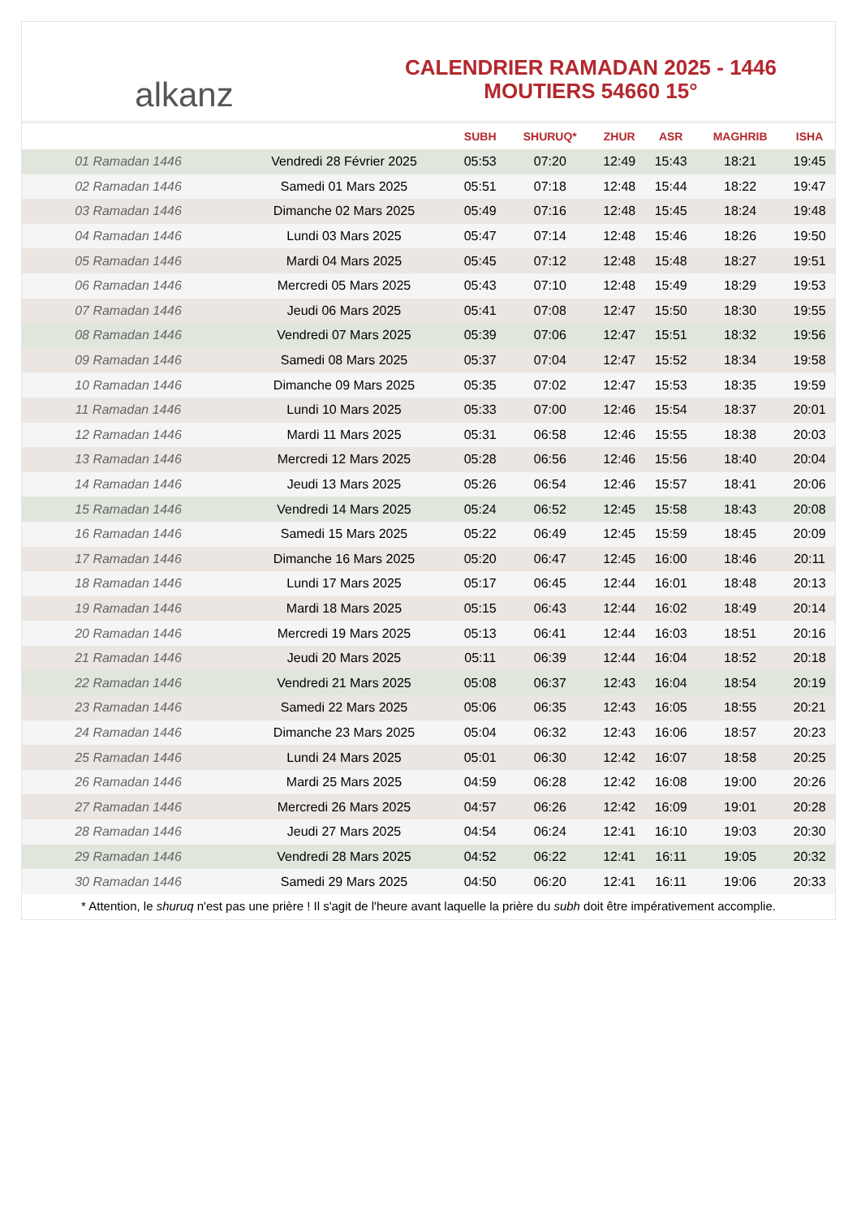alkanz
CALENDRIER RAMADAN 2025 - 1446
MOUTIERS 54660 15°
| | | SUBH | SHURUQ* | ZHUR | ASR | MAGHRIB | ISHA |
| --- | --- | --- | --- | --- | --- | --- | --- |
| 01 Ramadan 1446 | Vendredi 28 Février 2025 | 05:53 | 07:20 | 12:49 | 15:43 | 18:21 | 19:45 |
| 02 Ramadan 1446 | Samedi 01 Mars 2025 | 05:51 | 07:18 | 12:48 | 15:44 | 18:22 | 19:47 |
| 03 Ramadan 1446 | Dimanche 02 Mars 2025 | 05:49 | 07:16 | 12:48 | 15:45 | 18:24 | 19:48 |
| 04 Ramadan 1446 | Lundi 03 Mars 2025 | 05:47 | 07:14 | 12:48 | 15:46 | 18:26 | 19:50 |
| 05 Ramadan 1446 | Mardi 04 Mars 2025 | 05:45 | 07:12 | 12:48 | 15:48 | 18:27 | 19:51 |
| 06 Ramadan 1446 | Mercredi 05 Mars 2025 | 05:43 | 07:10 | 12:48 | 15:49 | 18:29 | 19:53 |
| 07 Ramadan 1446 | Jeudi 06 Mars 2025 | 05:41 | 07:08 | 12:47 | 15:50 | 18:30 | 19:55 |
| 08 Ramadan 1446 | Vendredi 07 Mars 2025 | 05:39 | 07:06 | 12:47 | 15:51 | 18:32 | 19:56 |
| 09 Ramadan 1446 | Samedi 08 Mars 2025 | 05:37 | 07:04 | 12:47 | 15:52 | 18:34 | 19:58 |
| 10 Ramadan 1446 | Dimanche 09 Mars 2025 | 05:35 | 07:02 | 12:47 | 15:53 | 18:35 | 19:59 |
| 11 Ramadan 1446 | Lundi 10 Mars 2025 | 05:33 | 07:00 | 12:46 | 15:54 | 18:37 | 20:01 |
| 12 Ramadan 1446 | Mardi 11 Mars 2025 | 05:31 | 06:58 | 12:46 | 15:55 | 18:38 | 20:03 |
| 13 Ramadan 1446 | Mercredi 12 Mars 2025 | 05:28 | 06:56 | 12:46 | 15:56 | 18:40 | 20:04 |
| 14 Ramadan 1446 | Jeudi 13 Mars 2025 | 05:26 | 06:54 | 12:46 | 15:57 | 18:41 | 20:06 |
| 15 Ramadan 1446 | Vendredi 14 Mars 2025 | 05:24 | 06:52 | 12:45 | 15:58 | 18:43 | 20:08 |
| 16 Ramadan 1446 | Samedi 15 Mars 2025 | 05:22 | 06:49 | 12:45 | 15:59 | 18:45 | 20:09 |
| 17 Ramadan 1446 | Dimanche 16 Mars 2025 | 05:20 | 06:47 | 12:45 | 16:00 | 18:46 | 20:11 |
| 18 Ramadan 1446 | Lundi 17 Mars 2025 | 05:17 | 06:45 | 12:44 | 16:01 | 18:48 | 20:13 |
| 19 Ramadan 1446 | Mardi 18 Mars 2025 | 05:15 | 06:43 | 12:44 | 16:02 | 18:49 | 20:14 |
| 20 Ramadan 1446 | Mercredi 19 Mars 2025 | 05:13 | 06:41 | 12:44 | 16:03 | 18:51 | 20:16 |
| 21 Ramadan 1446 | Jeudi 20 Mars 2025 | 05:11 | 06:39 | 12:44 | 16:04 | 18:52 | 20:18 |
| 22 Ramadan 1446 | Vendredi 21 Mars 2025 | 05:08 | 06:37 | 12:43 | 16:04 | 18:54 | 20:19 |
| 23 Ramadan 1446 | Samedi 22 Mars 2025 | 05:06 | 06:35 | 12:43 | 16:05 | 18:55 | 20:21 |
| 24 Ramadan 1446 | Dimanche 23 Mars 2025 | 05:04 | 06:32 | 12:43 | 16:06 | 18:57 | 20:23 |
| 25 Ramadan 1446 | Lundi 24 Mars 2025 | 05:01 | 06:30 | 12:42 | 16:07 | 18:58 | 20:25 |
| 26 Ramadan 1446 | Mardi 25 Mars 2025 | 04:59 | 06:28 | 12:42 | 16:08 | 19:00 | 20:26 |
| 27 Ramadan 1446 | Mercredi 26 Mars 2025 | 04:57 | 06:26 | 12:42 | 16:09 | 19:01 | 20:28 |
| 28 Ramadan 1446 | Jeudi 27 Mars 2025 | 04:54 | 06:24 | 12:41 | 16:10 | 19:03 | 20:30 |
| 29 Ramadan 1446 | Vendredi 28 Mars 2025 | 04:52 | 06:22 | 12:41 | 16:11 | 19:05 | 20:32 |
| 30 Ramadan 1446 | Samedi 29 Mars 2025 | 04:50 | 06:20 | 12:41 | 16:11 | 19:06 | 20:33 |
* Attention, le shuruq n'est pas une prière ! Il s'agit de l'heure avant laquelle la prière du subh doit être impérativement accomplie.